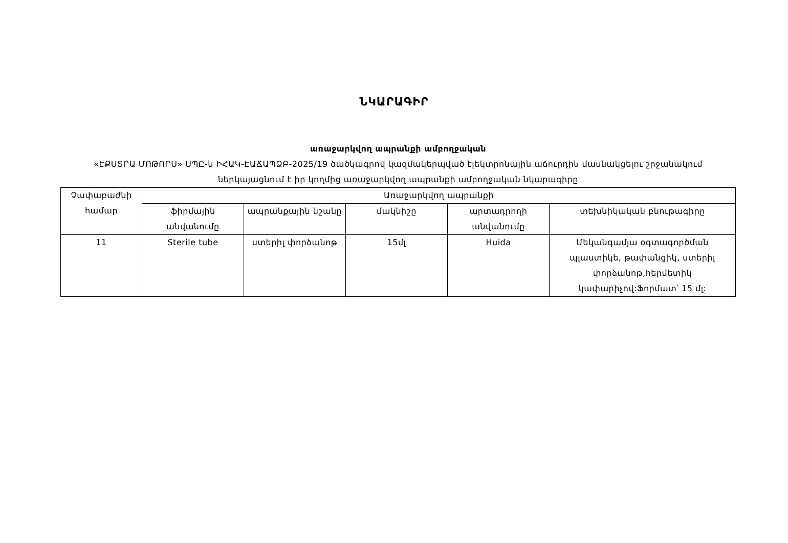ՆԿԱՐԱԳԻՐ
առաջարկվող ապրանքի ամբողջական
«ԷՔՍՏՐԱ ՄՈԹՈՐՍ» ՍՊԸ-ն ԻՀԱԿ-ԷԱՃԱՊՁԲ-2025/19 ծածկագրով կազմակերպված էլեկտրոնային աճուրդին մասնակցելու շրջանակում ներկայացնում է իր կողմից առաջարկվող ապրանքի ամբողջական նկարագիրը
| Չափաբաժնի համար | Առաջարկվող ապրանքի | | | | |
| --- | --- | --- | --- | --- | --- |
| | ֆիրմային անվանումը | ապրանքային նշանը | մակնիշը | արտադրողի անվանումը | տեխնիկական բնութագիրը |
| 11 | Sterile tube | ստերիլ փորձանոթ | 15մլ | Huida | Մեկանգամյա օգտագործման պլաստիկե, թափանցիկ, ստերիլ փորձանոթ,հերմետիկ կափարիչով:Ֆորմատ՝ 15 մլ: |